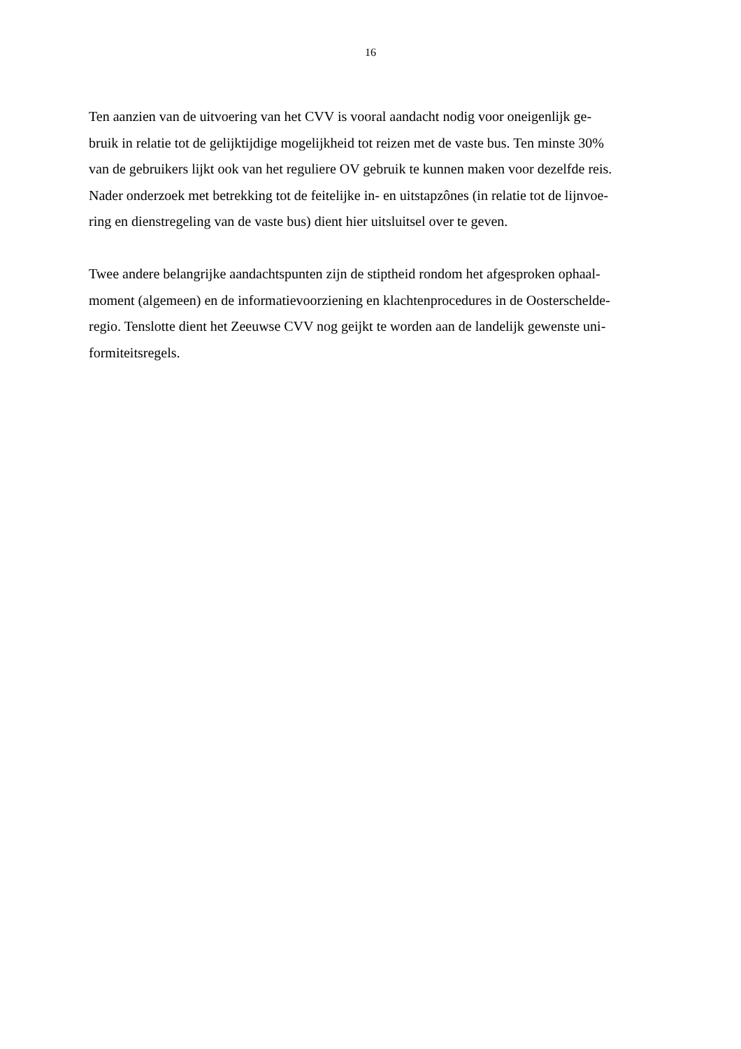16
Ten aanzien van de uitvoering van het CVV is vooral aandacht nodig voor oneigenlijk ge-
bruik in relatie tot de gelijktijdige mogelijkheid tot reizen met de vaste bus. Ten minste 30%
van de gebruikers lijkt ook van het reguliere OV gebruik te kunnen maken voor dezelfde reis.
Nader onderzoek met betrekking tot de feitelijke in- en uitstapzônes (in relatie tot de lijnvoe-
ring en dienstregeling van de vaste bus) dient hier uitsluitsel over te geven.
Twee andere belangrijke aandachtspunten zijn de stiptheid rondom het afgesproken ophaal-
moment (algemeen) en de informatievoorziening en klachtenprocedures in de Oosterschelde-
regio. Tenslotte dient het Zeeuwse CVV nog geijkt te worden aan de landelijk gewenste uni-
formiteitsregels.